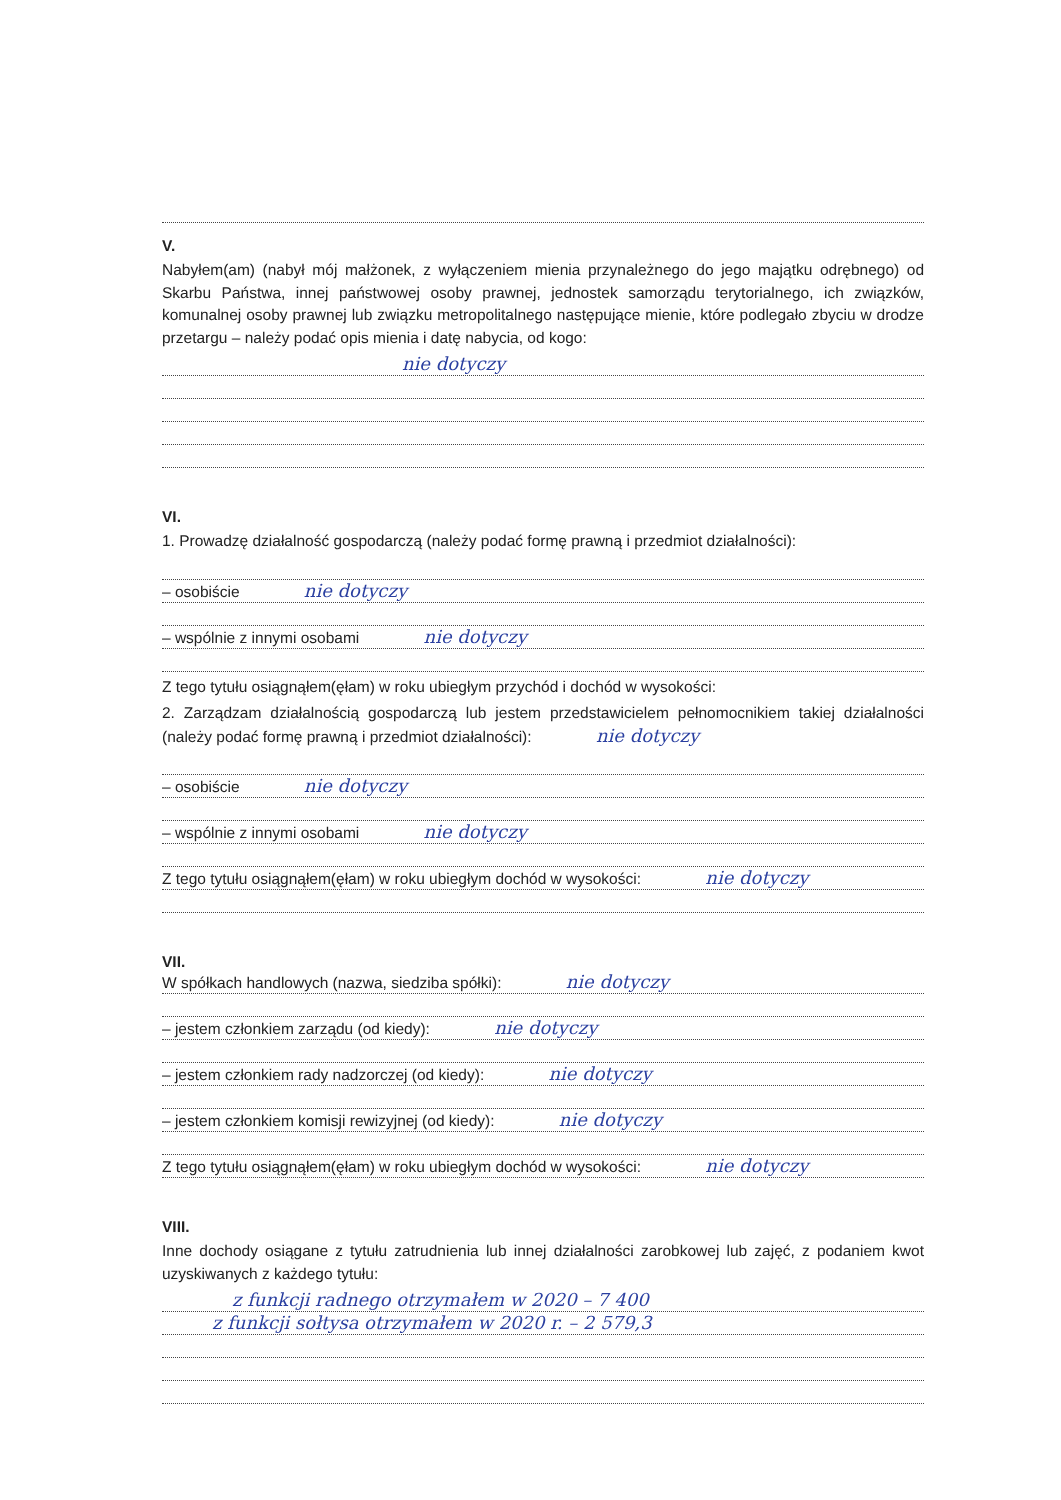V.
Nabyłem(am) (nabył mój małżonek, z wyłączeniem mienia przynależnego do jego majątku odrębnego) od Skarbu Państwa, innej państwowej osoby prawnej, jednostek samorządu terytorialnego, ich związków, komunalnej osoby prawnej lub związku metropolitalnego następujące mienie, które podlegało zbyciu w drodze przetargu – należy podać opis mienia i datę nabycia, od kogo:
nie dotyczy
VI.
1. Prowadzę działalność gospodarczą (należy podać formę prawną i przedmiot działalności):
– osobiście nie dotyczy
– wspólnie z innymi osobami nie dotyczy
Z tego tytułu osiągnąłem(ęłam) w roku ubiegłym przychód i dochód w wysokości:
2. Zarządzam działalnością gospodarczą lub jestem przedstawicielem pełnomocnikiem takiej działalności (należy podać formę prawną i przedmiot działalności): nie dotyczy
– osobiście nie dotyczy
– wspólnie z innymi osobami nie dotyczy
Z tego tytułu osiągnąłem(ęłam) w roku ubiegłym dochód w wysokości: nie dotyczy
VII.
W spółkach handlowych (nazwa, siedziba spółki): nie dotyczy
– jestem członkiem zarządu (od kiedy): nie dotyczy
– jestem członkiem rady nadzorczej (od kiedy): nie dotyczy
– jestem członkiem komisji rewizyjnej (od kiedy): nie dotyczy
Z tego tytułu osiągnąłem(ęłam) w roku ubiegłym dochód w wysokości: nie dotyczy
VIII.
Inne dochody osiągane z tytułu zatrudnienia lub innej działalności zarobkowej lub zajęć, z podaniem kwot uzyskiwanych z każdego tytułu:
z funkcji radnego otrzymałem w 2020 – 7 400
z funkcji sołtysa otrzymałem w 2020 r. – 2 579,3